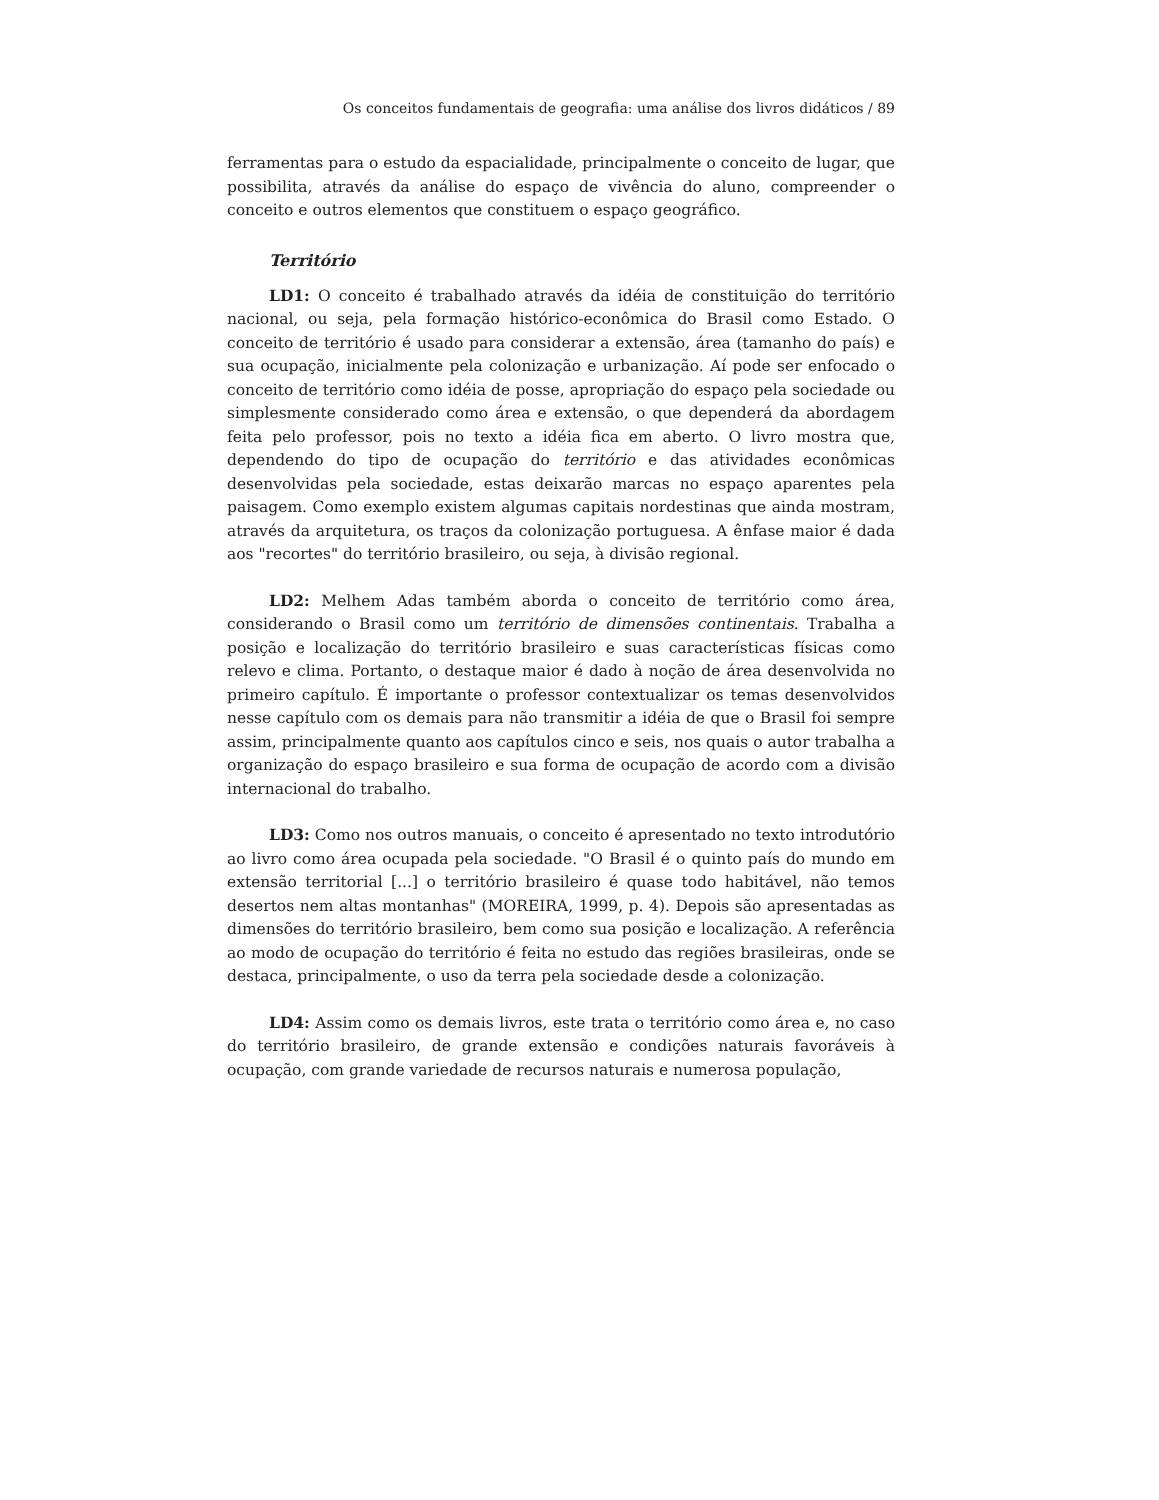Os conceitos fundamentais de geografia: uma análise dos livros didáticos / 89
ferramentas para o estudo da espacialidade, principalmente o conceito de lugar, que possibilita, através da análise do espaço de vivência do aluno, compreender o conceito e outros elementos que constituem o espaço geográfico.
Território
LD1: O conceito é trabalhado através da idéia de constituição do território nacional, ou seja, pela formação histórico-econômica do Brasil como Estado. O conceito de território é usado para considerar a extensão, área (tamanho do país) e sua ocupação, inicialmente pela colonização e urbanização. Aí pode ser enfocado o conceito de território como idéia de posse, apropriação do espaço pela sociedade ou simplesmente considerado como área e extensão, o que dependerá da abordagem feita pelo professor, pois no texto a idéia fica em aberto. O livro mostra que, dependendo do tipo de ocupação do território e das atividades econômicas desenvolvidas pela sociedade, estas deixarão marcas no espaço aparentes pela paisagem. Como exemplo existem algumas capitais nordestinas que ainda mostram, através da arquitetura, os traços da colonização portuguesa. A ênfase maior é dada aos "recortes" do território brasileiro, ou seja, à divisão regional.
LD2: Melhem Adas também aborda o conceito de território como área, considerando o Brasil como um território de dimensões continentais. Trabalha a posição e localização do território brasileiro e suas características físicas como relevo e clima. Portanto, o destaque maior é dado à noção de área desenvolvida no primeiro capítulo. É importante o professor contextualizar os temas desenvolvidos nesse capítulo com os demais para não transmitir a idéia de que o Brasil foi sempre assim, principalmente quanto aos capítulos cinco e seis, nos quais o autor trabalha a organização do espaço brasileiro e sua forma de ocupação de acordo com a divisão internacional do trabalho.
LD3: Como nos outros manuais, o conceito é apresentado no texto introdutório ao livro como área ocupada pela sociedade. "O Brasil é o quinto país do mundo em extensão territorial [...] o território brasileiro é quase todo habitável, não temos desertos nem altas montanhas" (MOREIRA, 1999, p. 4). Depois são apresentadas as dimensões do território brasileiro, bem como sua posição e localização. A referência ao modo de ocupação do território é feita no estudo das regiões brasileiras, onde se destaca, principalmente, o uso da terra pela sociedade desde a colonização.
LD4: Assim como os demais livros, este trata o território como área e, no caso do território brasileiro, de grande extensão e condições naturais favoráveis à ocupação, com grande variedade de recursos naturais e numerosa população,